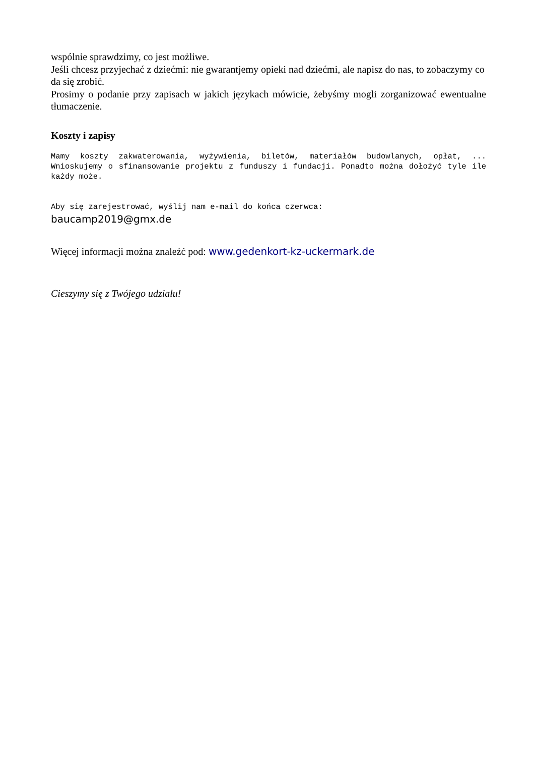wspólnie sprawdzimy, co jest możliwe.
Jeśli chcesz przyjechać z dziećmi: nie gwarantjemy opieki nad dziećmi, ale napisz do nas, to zobaczymy co da się zrobić.
Prosimy o podanie przy zapisach w jakich językach mówicie, żebyśmy mogli zorganizować ewentualne tłumaczenie.
Koszty i zapisy
Mamy koszty zakwaterowania, wyżywienia, biletów, materiałów budowlanych, opłat, ... Wnioskujemy o sfinansowanie projektu z funduszy i fundacji. Ponadto można dołożyć tyle ile każdy może.
Aby się zarejestrować, wyślij nam e-mail do końca czerwca:
baucamp2019@gmx.de
Więcej informacji można znaleźć pod: www.gedenkort-kz-uckermark.de
Cieszymy się z Twójego udziału!